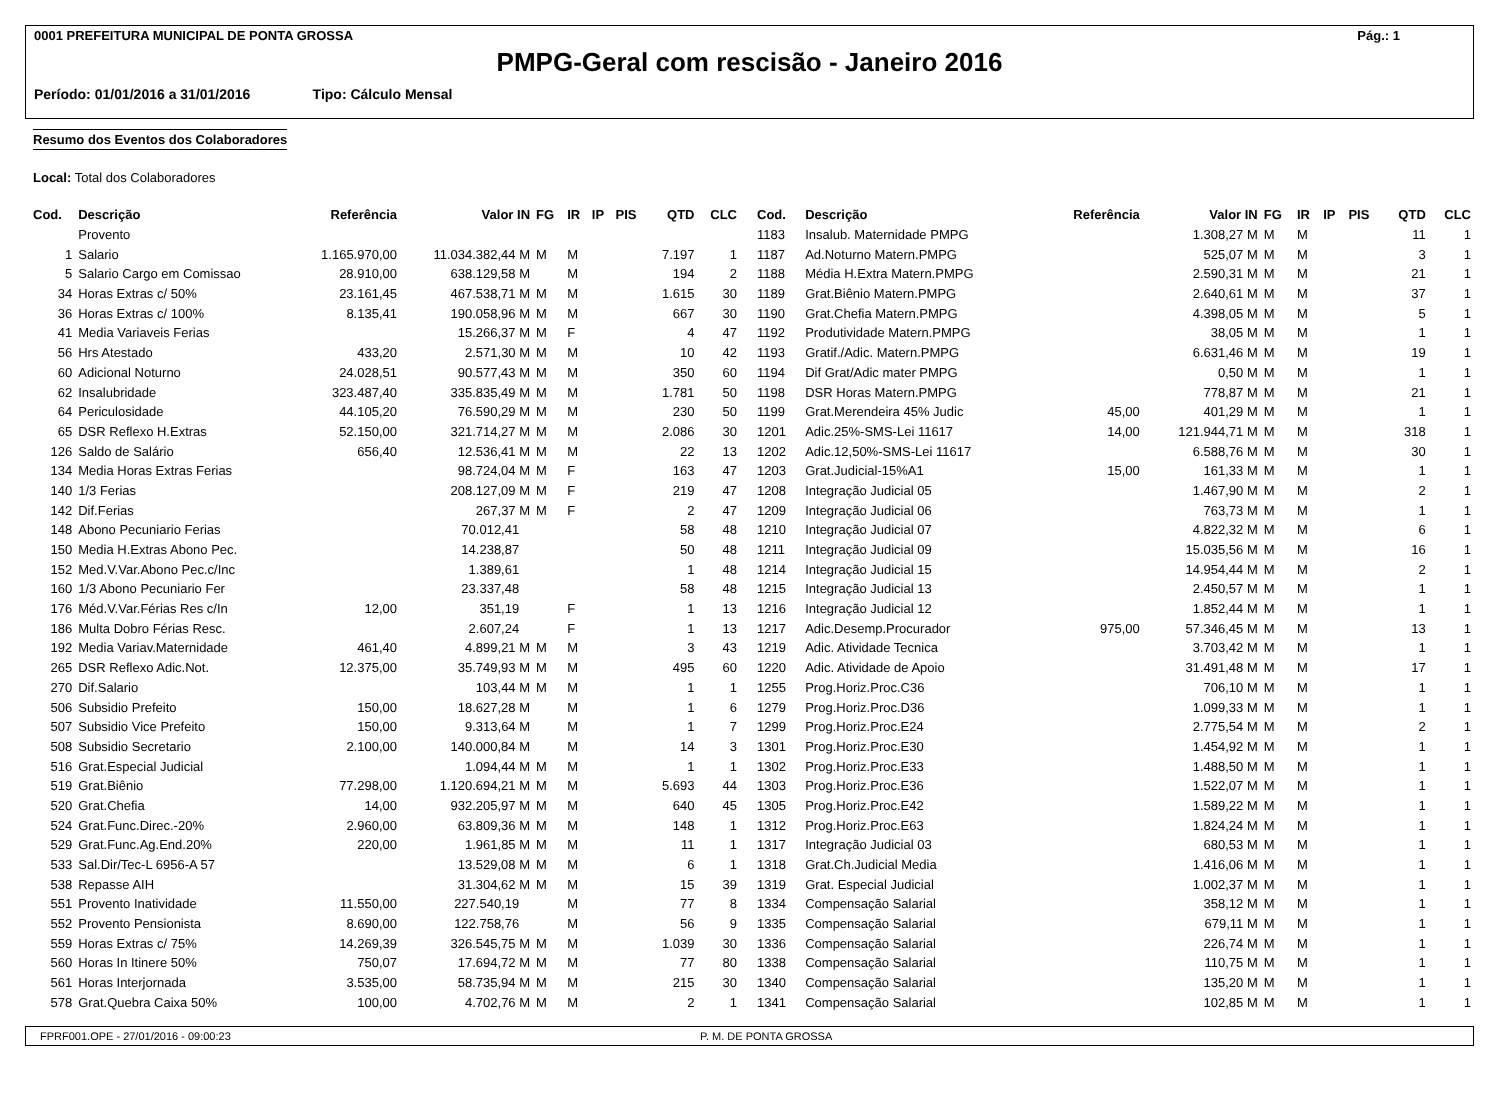0001 PREFEITURA MUNICIPAL DE PONTA GROSSA Pág.: 1
PMPG-Geral com rescisão - Janeiro 2016
Período: 01/01/2016 a 31/01/2016 Tipo: Cálculo Mensal
Resumo dos Eventos dos Colaboradores
Local: Total dos Colaboradores
| Cod. | Descrição | Referência | Valor IN | FG | IR | IP | PIS | QTD | CLC |
| --- | --- | --- | --- | --- | --- | --- | --- | --- | --- |
| | Provento | | | | | | | | |
| 1 | Salario | 1.165.970,00 | 11.034.382,44 M | M | M | | | 7.197 | 1 |
| 5 | Salario Cargo em Comissao | 28.910,00 | 638.129,58 M | | M | | | 194 | 2 |
| 34 | Horas Extras c/ 50% | 23.161,45 | 467.538,71 M | M | M | | | 1.615 | 30 |
| 36 | Horas Extras c/ 100% | 8.135,41 | 190.058,96 M | M | M | | | 667 | 30 |
| 41 | Media Variaveis Ferias | | 15.266,37 M | M | F | | | 4 | 47 |
| 56 | Hrs Atestado | 433,20 | 2.571,30 M | M | M | | | 10 | 42 |
| 60 | Adicional Noturno | 24.028,51 | 90.577,43 M | M | M | | | 350 | 60 |
| 62 | Insalubridade | 323.487,40 | 335.835,49 M | M | M | | | 1.781 | 50 |
| 64 | Periculosidade | 44.105,20 | 76.590,29 M | M | M | | | 230 | 50 |
| 65 | DSR Reflexo H.Extras | 52.150,00 | 321.714,27 M | M | M | | | 2.086 | 30 |
| 126 | Saldo de Salário | 656,40 | 12.536,41 M | M | M | | | 22 | 13 |
| 134 | Media Horas Extras Ferias | | 98.724,04 M | M | F | | | 163 | 47 |
| 140 | 1/3 Ferias | | 208.127,09 M | M | F | | | 219 | 47 |
| 142 | Dif.Ferias | | 267,37 M | M | F | | | 2 | 47 |
| 148 | Abono Pecuniario Ferias | | 70.012,41 | | | | | 58 | 48 |
| 150 | Media H.Extras Abono Pec. | | 14.238,87 | | | | | 50 | 48 |
| 152 | Med.V.Var.Abono Pec.c/Inc | | 1.389,61 | | | | | 1 | 48 |
| 160 | 1/3 Abono Pecuniario Fer | | 23.337,48 | | | | | 58 | 48 |
| 176 | Méd.V.Var.Férias Res c/In | 12,00 | 351,19 | | F | | | 1 | 13 |
| 186 | Multa Dobro Férias Resc. | | 2.607,24 | | F | | | 1 | 13 |
| 192 | Media Variav.Maternidade | 461,40 | 4.899,21 M | M | M | | | 3 | 43 |
| 265 | DSR Reflexo Adic.Not. | 12.375,00 | 35.749,93 M | M | M | | | 495 | 60 |
| 270 | Dif.Salario | | 103,44 M | M | M | | | 1 | 1 |
| 506 | Subsidio Prefeito | 150,00 | 18.627,28 M | | M | | | 1 | 6 |
| 507 | Subsidio Vice Prefeito | 150,00 | 9.313,64 M | | M | | | 1 | 7 |
| 508 | Subsidio Secretario | 2.100,00 | 140.000,84 M | | M | | | 14 | 3 |
| 516 | Grat.Especial Judicial | | 1.094,44 M | M | M | | | 1 | 1 |
| 519 | Grat.Biênio | 77.298,00 | 1.120.694,21 M | M | M | | | 5.693 | 44 |
| 520 | Grat.Chefia | 14,00 | 932.205,97 M | M | M | | | 640 | 45 |
| 524 | Grat.Func.Direc.-20% | 2.960,00 | 63.809,36 M | M | M | | | 148 | 1 |
| 529 | Grat.Func.Ag.End.20% | 220,00 | 1.961,85 M | M | M | | | 11 | 1 |
| 533 | Sal.Dir/Tec-L 6956-A 57 | | 13.529,08 M | M | M | | | 6 | 1 |
| 538 | Repasse AIH | | 31.304,62 M | M | M | | | 15 | 39 |
| 551 | Provento Inatividade | 11.550,00 | 227.540,19 | | M | | | 77 | 8 |
| 552 | Provento Pensionista | 8.690,00 | 122.758,76 | | M | | | 56 | 9 |
| 559 | Horas Extras c/ 75% | 14.269,39 | 326.545,75 M | M | M | | | 1.039 | 30 |
| 560 | Horas In Itinere 50% | 750,07 | 17.694,72 M | M | M | | | 77 | 80 |
| 561 | Horas Interjornada | 3.535,00 | 58.735,94 M | M | M | | | 215 | 30 |
| 578 | Grat.Quebra Caixa 50% | 100,00 | 4.702,76 M | M | M | | | 2 | 1 |
| Cod. | Descrição | Referência | Valor IN | FG | IR | IP | PIS | QTD | CLC |
| --- | --- | --- | --- | --- | --- | --- | --- | --- | --- |
| 1183 | Insalub. Maternidade PMPG | | 1.308,27 M | M | M | | | 11 | 1 |
| 1187 | Ad.Noturno Matern.PMPG | | 525,07 M | M | M | | | 3 | 1 |
| 1188 | Média H.Extra Matern.PMPG | | 2.590,31 M | M | M | | | 21 | 1 |
| 1189 | Grat.Biênio Matern.PMPG | | 2.640,61 M | M | M | | | 37 | 1 |
| 1190 | Grat.Chefia Matern.PMPG | | 4.398,05 M | M | M | | | 5 | 1 |
| 1192 | Produtividade Matern.PMPG | | 38,05 M | M | M | | | 1 | 1 |
| 1193 | Gratif./Adic. Matern.PMPG | | 6.631,46 M | M | M | | | 19 | 1 |
| 1194 | Dif Grat/Adic mater PMPG | | 0,50 M | M | M | | | 1 | 1 |
| 1198 | DSR Horas Matern.PMPG | | 778,87 M | M | M | | | 21 | 1 |
| 1199 | Grat.Merendeira 45% Judic | 45,00 | 401,29 M | M | M | | | 1 | 1 |
| 1201 | Adic.25%-SMS-Lei 11617 | 14,00 | 121.944,71 M | M | M | | | 318 | 1 |
| 1202 | Adic.12,50%-SMS-Lei 11617 | | 6.588,76 M | M | M | | | 30 | 1 |
| 1203 | Grat.Judicial-15%A1 | 15,00 | 161,33 M | M | M | | | 1 | 1 |
| 1208 | Integração Judicial 05 | | 1.467,90 M | M | M | | | 2 | 1 |
| 1209 | Integração Judicial 06 | | 763,73 M | M | M | | | 1 | 1 |
| 1210 | Integração Judicial 07 | | 4.822,32 M | M | M | | | 6 | 1 |
| 1211 | Integração Judicial 09 | | 15.035,56 M | M | M | | | 16 | 1 |
| 1214 | Integração Judicial 15 | | 14.954,44 M | M | M | | | 2 | 1 |
| 1215 | Integração Judicial 13 | | 2.450,57 M | M | M | | | 1 | 1 |
| 1216 | Integração Judicial 12 | | 1.852,44 M | M | M | | | 1 | 1 |
| 1217 | Adic.Desemp.Procurador | 975,00 | 57.346,45 M | M | M | | | 13 | 1 |
| 1219 | Adic. Atividade Tecnica | | 3.703,42 M | M | M | | | 1 | 1 |
| 1220 | Adic. Atividade de Apoio | | 31.491,48 M | M | M | | | 17 | 1 |
| 1255 | Prog.Horiz.Proc.C36 | | 706,10 M | M | M | | | 1 | 1 |
| 1279 | Prog.Horiz.Proc.D36 | | 1.099,33 M | M | M | | | 1 | 1 |
| 1299 | Prog.Horiz.Proc.E24 | | 2.775,54 M | M | M | | | 2 | 1 |
| 1301 | Prog.Horiz.Proc.E30 | | 1.454,92 M | M | M | | | 1 | 1 |
| 1302 | Prog.Horiz.Proc.E33 | | 1.488,50 M | M | M | | | 1 | 1 |
| 1303 | Prog.Horiz.Proc.E36 | | 1.522,07 M | M | M | | | 1 | 1 |
| 1305 | Prog.Horiz.Proc.E42 | | 1.589,22 M | M | M | | | 1 | 1 |
| 1312 | Prog.Horiz.Proc.E63 | | 1.824,24 M | M | M | | | 1 | 1 |
| 1317 | Integração Judicial 03 | | 680,53 M | M | M | | | 1 | 1 |
| 1318 | Grat.Ch.Judicial Media | | 1.416,06 M | M | M | | | 1 | 1 |
| 1319 | Grat. Especial Judicial | | 1.002,37 M | M | M | | | 1 | 1 |
| 1334 | Compensação Salarial | | 358,12 M | M | M | | | 1 | 1 |
| 1335 | Compensação Salarial | | 679,11 M | M | M | | | 1 | 1 |
| 1336 | Compensação Salarial | | 226,74 M | M | M | | | 1 | 1 |
| 1338 | Compensação Salarial | | 110,75 M | M | M | | | 1 | 1 |
| 1340 | Compensação Salarial | | 135,20 M | M | M | | | 1 | 1 |
| 1341 | Compensação Salarial | | 102,85 M | M | M | | | 1 | 1 |
FPRF001.OPE - 27/01/2016 - 09:00:23 P. M. DE PONTA GROSSA